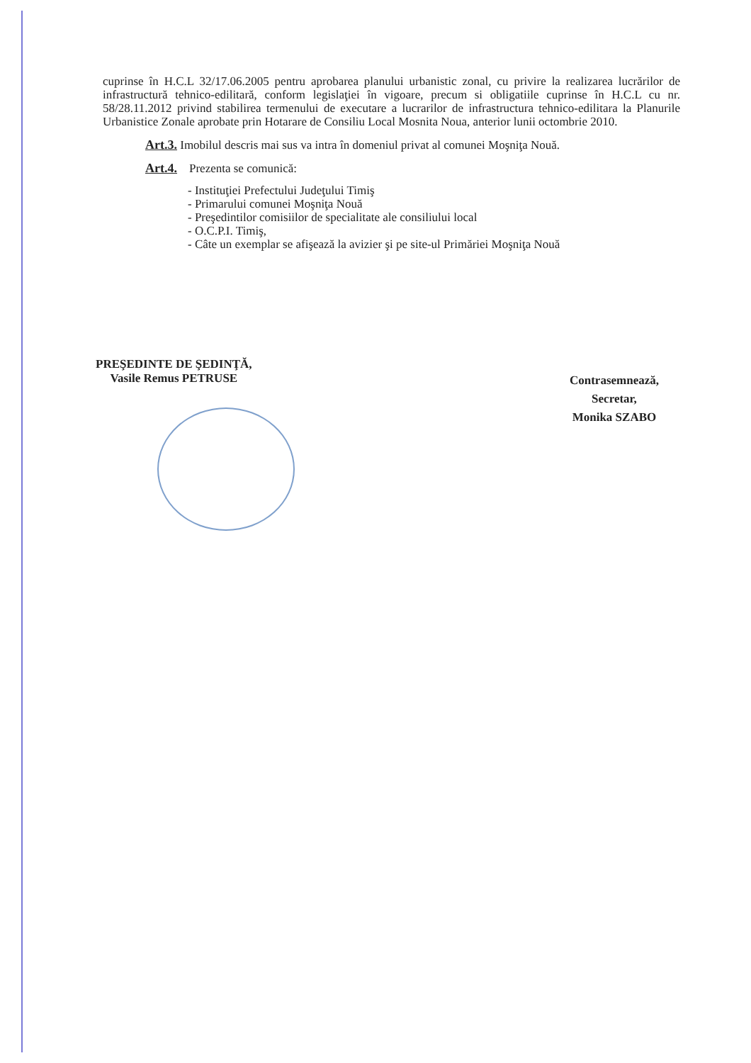cuprinse în H.C.L 32/17.06.2005 pentru aprobarea planului urbanistic zonal, cu privire la realizarea lucrărilor de infrastructură tehnico-edilitară, conform legislaţiei în vigoare, precum si obligatiile cuprinse în H.C.L cu nr. 58/28.11.2012 privind stabilirea termenului de executare a lucrarilor de infrastructura tehnico-edilitara la Planurile Urbanistice Zonale aprobate prin Hotarare de Consiliu Local Mosnita Noua, anterior lunii octombrie 2010.
Art.3. Imobilul descris mai sus va intra în domeniul privat al comunei Moşniţa Nouă.
Art.4. Prezenta se comunică:
- Instituţiei Prefectului Judeţului Timiş
- Primarului comunei Moşniţa Nouă
- Preşedintilor comisiilor de specialitate ale consiliului local
- O.C.P.I. Timiş,
- Câte un exemplar se afişează la avizier şi pe site-ul Primăriei Moşniţa Nouă
PREŞEDINTE DE ŞEDINŢĂ,
Vasile Remus PETRUSE
Contrasemnează,
Secretar,
Monika SZABO